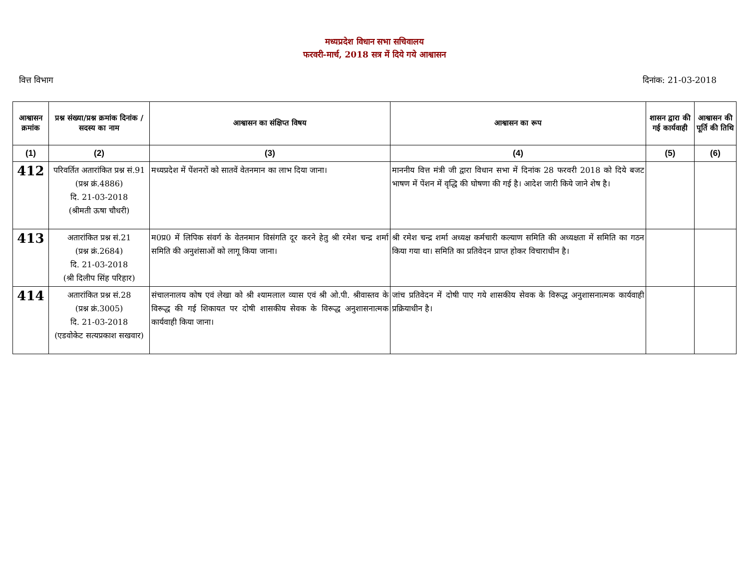मध्यप्रदेश विधान सभा सचिवालय
फरवरी-मार्च, 2018 सत्र में दिये गये आश्वासन
वित्त विभाग दिनांक: 21-03-2018
| आश्वासन क्रमांक | प्रश्न संख्या/प्रश्न क्रमांक दिनांक / सदस्य का नाम | आश्वासन का संक्षिप्त विषय | आश्वासन का रूप | शासन द्वारा की गई कार्यवाही | आश्वासन की पूर्ति की तिथि |
| --- | --- | --- | --- | --- | --- |
| (1) | (2) | (3) | (4) | (5) | (6) |
| 412 | परिवर्तित अतारांकित प्रश्न सं.91 (प्रश्न क्रं.4886) दि. 21-03-2018 (श्रीमती ऊषा चौधरी) | मध्यप्रदेश में पेंशनरों को सातवें वेतनमान का लाभ दिया जाना। | माननीय वित्त मंत्री जी द्वारा विधान सभा में दिनांक 28 फरवरी 2018 को दिये बजट भाषण में पेंशन में वृद्धि की घोषणा की गई है। आदेश जारी किये जाने शेष है। | | |
| 413 | अतारांकित प्रश्न सं.21 (प्रश्न क्रं.2684) दि. 21-03-2018 (श्री दिलीप सिंह परिहार) | म0प्र0 में लिपिक संवर्ग के वेतनमान विसंगति दूर करने हेतु श्री रमेश चन्द्र शर्मा समिति की अनुशंसाओं को लागू किया जाना। | श्री रमेश चन्द्र शर्मा अध्यक्ष कर्मचारी कल्याण समिति की अध्यक्षता में समिति का गठन किया गया था। समिति का प्रतिवेदन प्राप्त होकर विचाराधीन है। | | |
| 414 | अतारांकित प्रश्न सं.28 (प्रश्न क्रं.3005) दि. 21-03-2018 (एडवोकेट सत्यप्रकाश सखवार) | संचालनालय कोष एवं लेखा को श्री श्यामलाल व्यास एवं श्री ओ.पी. श्रीवास्तव के विरूद्ध की गई शिकायत पर दोषी शासकीय सेवक के विरूद्ध अनुशासनात्मक कार्यवाही किया जाना। | जांच प्रतिवेदन में दोषी पाए गये शासकीय सेवक के विरूद्ध अनुशासनात्मक कार्यवाही प्रक्रियाधीन है। | | |